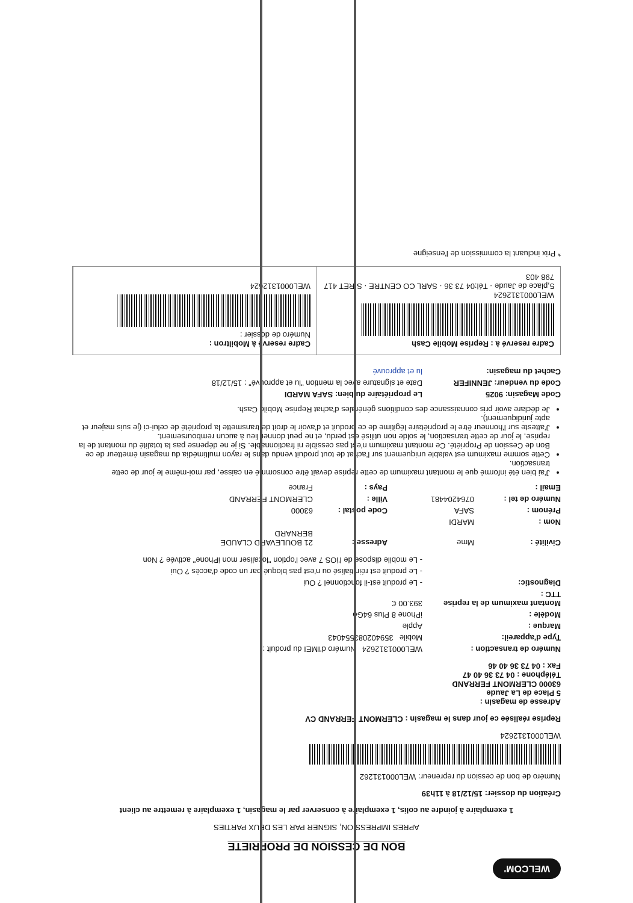WELCOM'
BON DE CESSION DE PROPRIETE
APRES IMPRESSION, SIGNER PAR LES DEUX PARTIES
1 exemplaire à joindre au colis, 1 exemplaire à conserver par le magasin, 1 exemplaire à remettre au client
Création du dossier: 15/12/18 à 11h39
Numéro de bon de cession du repreneur: WEL000131262
WEL0001312624
Reprise réalisée ce jour dans le magasin : CLERMONT FERRAND CV
Adresse de magasin :
5 Place de La Jaude
63000 CLERMONT FERRAND
Téléphone : 04 73 36 40 47
Fax : 04 73 36 40 46
Numéro de transaction : WEL0001312624 Numéro d'IMEI du produit :
Type d'appareil: Mobile 359402083554043
Marque : Apple
Modèle : iPhone 8 Plus 64Go
Montant maximum de la reprise TTC : 393.00 €
Diagnostic: - Le produit est-il fonctionnel ? Oui
- Le produit est réinitialisé ou n'est pas bloqué par un code d'accès ? Oui
- Le mobile dispose de l'iOS 7 avec l'option "localiser mon iPhone" activée ? Non
Civilité : Mme Adresse : 21 BOULEVARD CLAUDE BERNARD Nom : MARDI Prénom : SAFA Code postal : 63000 Numéro de tel : 0764204481 Ville : CLERMONT FERRAND Email : Pays : France
J'ai bien été informé que le montant maximum de cette reprise devait être consommé en caisse, par moi-même le jour de cette transaction.
Cette somme maximum est valable uniquement sur l'achat de tout produit vendu dans le rayon multimédia du magasin émetteur de ce Bon de Cession de Propriété. Ce montant maximum n'est pas cessible ni fractionnable. Si je ne dépense pas la totalité du montant de la reprise, le jour de cette transaction, le solde non utilisé est perdu, et ne peut donner lieu à aucun remboursement.
J'atteste sur l'honneur être le propriétaire légitime de ce produit et d'avoir le droit de transmette la propriété de celui-ci (je suis majeur et apte juridiquement).
Je déclare avoir pris connaissance des conditions générales d'achat Reprise Mobile Cash.
Code Magasin: 9025 Le propriétaire du bien: SAFA MARDI
Code du vendeur: JENNIFER Date et signature avec la mention "lu et approuvé" : 15/12/18
Cachet du magasin: lu et approuvé
Cadre reservé à : Reprise Mobile Cash
WEL0001312624
5,place de Jaude · Tél:04 73 36 · SARL CO CENTRE · SIRET 417 798 403
Cadre reservé à Mobiltron :
Numéro de dossier :
WEL0001312624
* Prix incluant la commission de l'enseigne